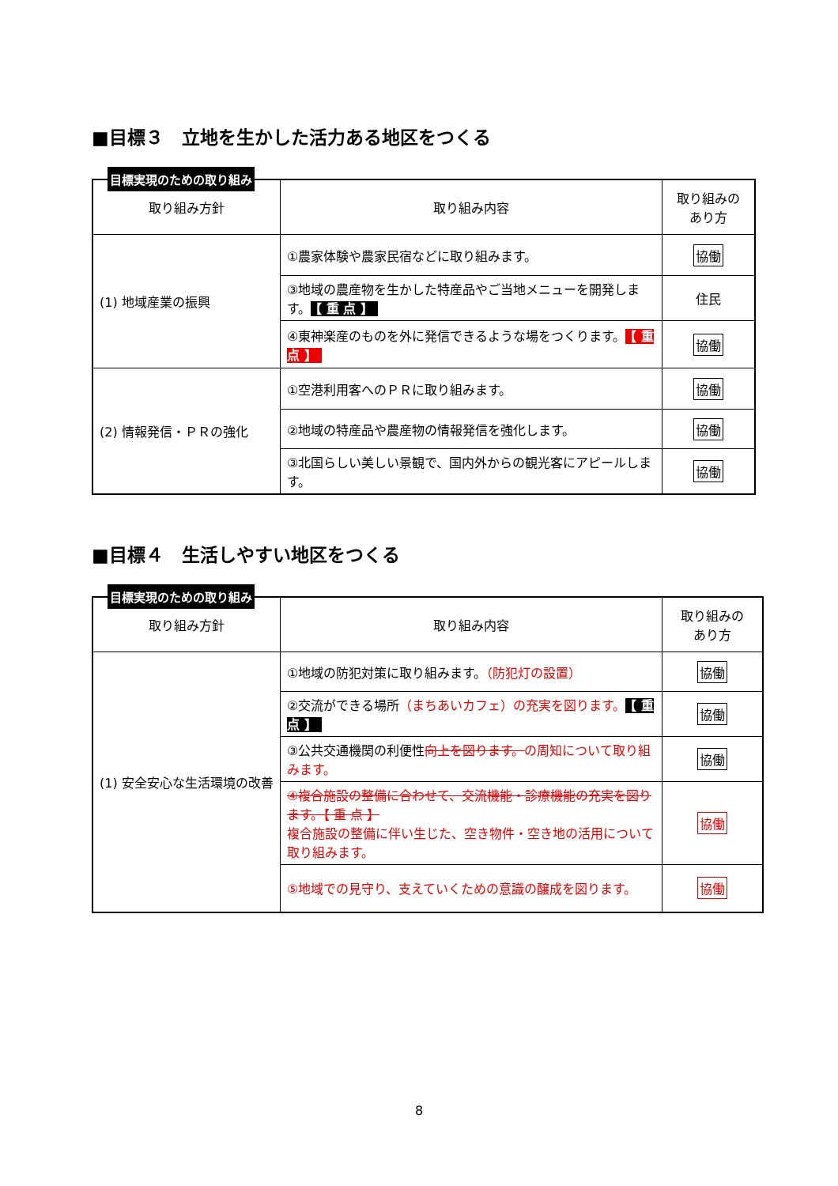■目標３　立地を生かした活力ある地区をつくる
目標実現のための取り組み
| 取り組み方針 | 取り組み内容 | 取り組みの あり方 |
| --- | --- | --- |
| (1) 地域産業の振興 | ①農家体験や農家民宿などに取り組みます。 | 協働 |
| | ③地域の農産物を生かした特産品やご当地メニューを開発します。 【 重 点 】 | 住民 |
| | ④東神楽産のものを外に発信できるような場をつくります。 【 重 点 】 | 協働 |
| (2) 情報発信・ＰＲの強化 | ①空港利用客へのＰＲに取り組みます。 | 協働 |
| | ②地域の特産品や農産物の情報発信を強化します。 | 協働 |
| | ③北国らしい美しい景観で、国内外からの観光客にアピールします。 | 協働 |
■目標４　生活しやすい地区をつくる
目標実現のための取り組み
| 取り組み方針 | 取り組み内容 | 取り組みの あり方 |
| --- | --- | --- |
| (1) 安全安心な生活環境の改善 | ①地域の防犯対策に取り組みます。 （防犯灯の設置） | 協働 |
| | ②交流ができる場所 （まちあいカフェ）の充実を図ります。 【 重 点 】 | 協働 |
| | ③公共交通機関の利便性 向上を図ります。 の周知について取り組みます。 | 協働 |
| | ④複合施設の整備に合わせて、交流機能・診療機能の充実を図ります。【 重 点 】 複合施設の整備に伴い生じた、空き物件・空き地の活用について取り組みます。 | 協働 |
| | ⑤地域での見守り、支えていくための意識の醸成を図ります。 | 協働 |
8